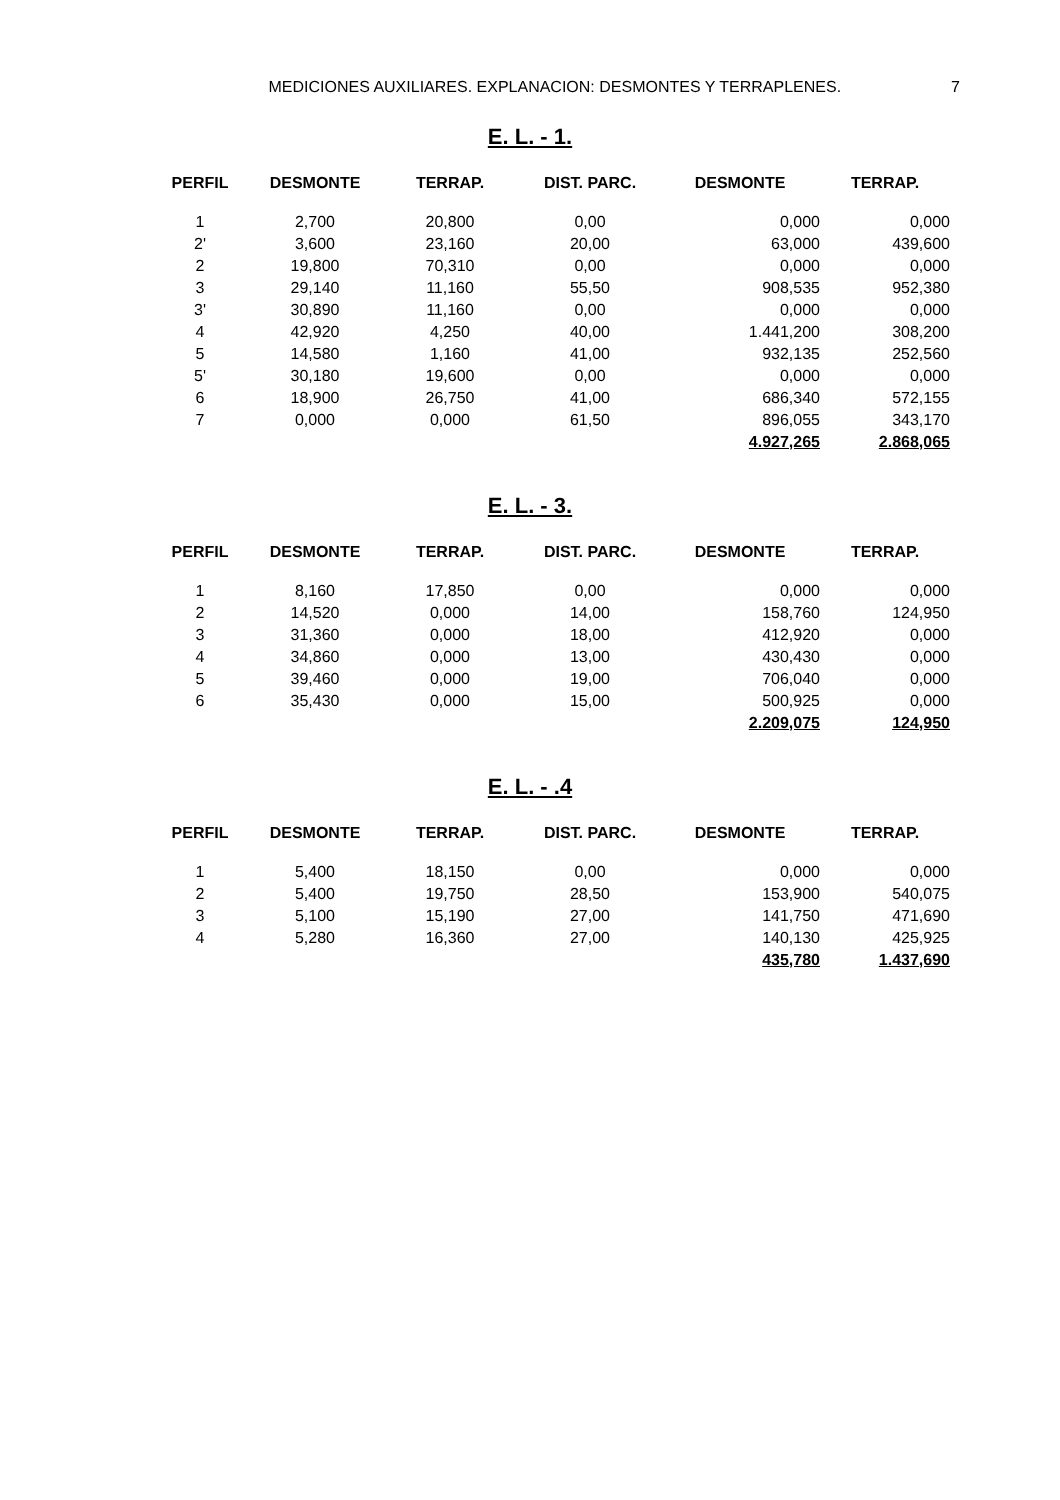MEDICIONES AUXILIARES. EXPLANACION: DESMONTES Y TERRAPLENES. 7
E. L. - 1.
| PERFIL | DESMONTE | TERRAP. | DIST. PARC. | DESMONTE | TERRAP. |
| --- | --- | --- | --- | --- | --- |
| 1 | 2,700 | 20,800 | 0,00 | 0,000 | 0,000 |
| 2' | 3,600 | 23,160 | 20,00 | 63,000 | 439,600 |
| 2 | 19,800 | 70,310 | 0,00 | 0,000 | 0,000 |
| 3 | 29,140 | 11,160 | 55,50 | 908,535 | 952,380 |
| 3' | 30,890 | 11,160 | 0,00 | 0,000 | 0,000 |
| 4 | 42,920 | 4,250 | 40,00 | 1.441,200 | 308,200 |
| 5 | 14,580 | 1,160 | 41,00 | 932,135 | 252,560 |
| 5' | 30,180 | 19,600 | 0,00 | 0,000 | 0,000 |
| 6 | 18,900 | 26,750 | 41,00 | 686,340 | 572,155 |
| 7 | 0,000 | 0,000 | 61,50 | 896,055 | 343,170 |
| | | | | 4.927,265 | 2.868,065 |
E. L. - 3.
| PERFIL | DESMONTE | TERRAP. | DIST. PARC. | DESMONTE | TERRAP. |
| --- | --- | --- | --- | --- | --- |
| 1 | 8,160 | 17,850 | 0,00 | 0,000 | 0,000 |
| 2 | 14,520 | 0,000 | 14,00 | 158,760 | 124,950 |
| 3 | 31,360 | 0,000 | 18,00 | 412,920 | 0,000 |
| 4 | 34,860 | 0,000 | 13,00 | 430,430 | 0,000 |
| 5 | 39,460 | 0,000 | 19,00 | 706,040 | 0,000 |
| 6 | 35,430 | 0,000 | 15,00 | 500,925 | 0,000 |
| | | | | 2.209,075 | 124,950 |
E. L. - .4
| PERFIL | DESMONTE | TERRAP. | DIST. PARC. | DESMONTE | TERRAP. |
| --- | --- | --- | --- | --- | --- |
| 1 | 5,400 | 18,150 | 0,00 | 0,000 | 0,000 |
| 2 | 5,400 | 19,750 | 28,50 | 153,900 | 540,075 |
| 3 | 5,100 | 15,190 | 27,00 | 141,750 | 471,690 |
| 4 | 5,280 | 16,360 | 27,00 | 140,130 | 425,925 |
| | | | | 435,780 | 1.437,690 |